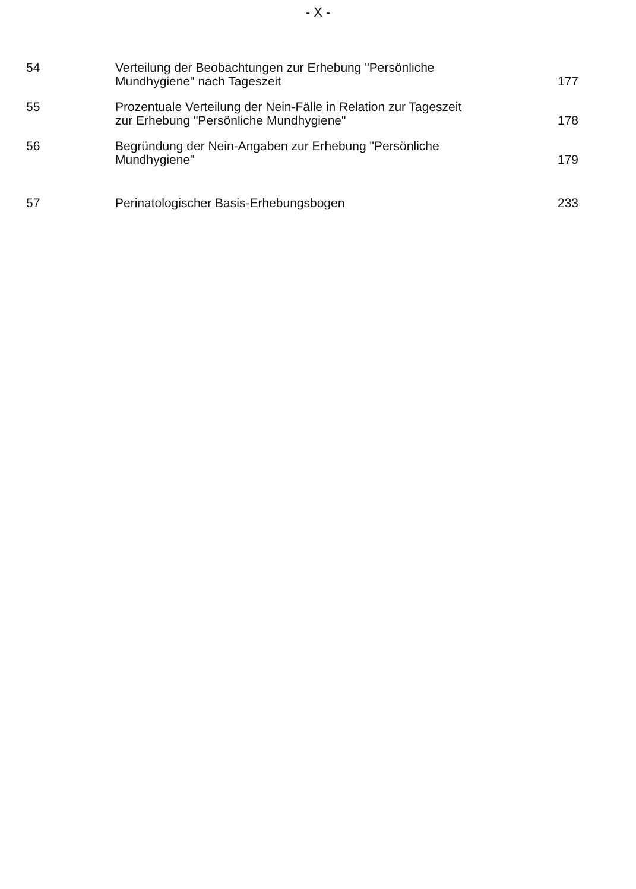- X -
| 54 | Verteilung der Beobachtungen zur Erhebung "Persönliche Mundhygiene" nach Tageszeit | 177 |
| 55 | Prozentuale Verteilung der Nein-Fälle in Relation zur Tageszeit zur Erhebung "Persönliche Mundhygiene" | 178 |
| 56 | Begründung der Nein-Angaben zur Erhebung "Persönliche Mundhygiene" | 179 |
| 57 | Perinatologischer Basis-Erhebungsbogen | 233 |